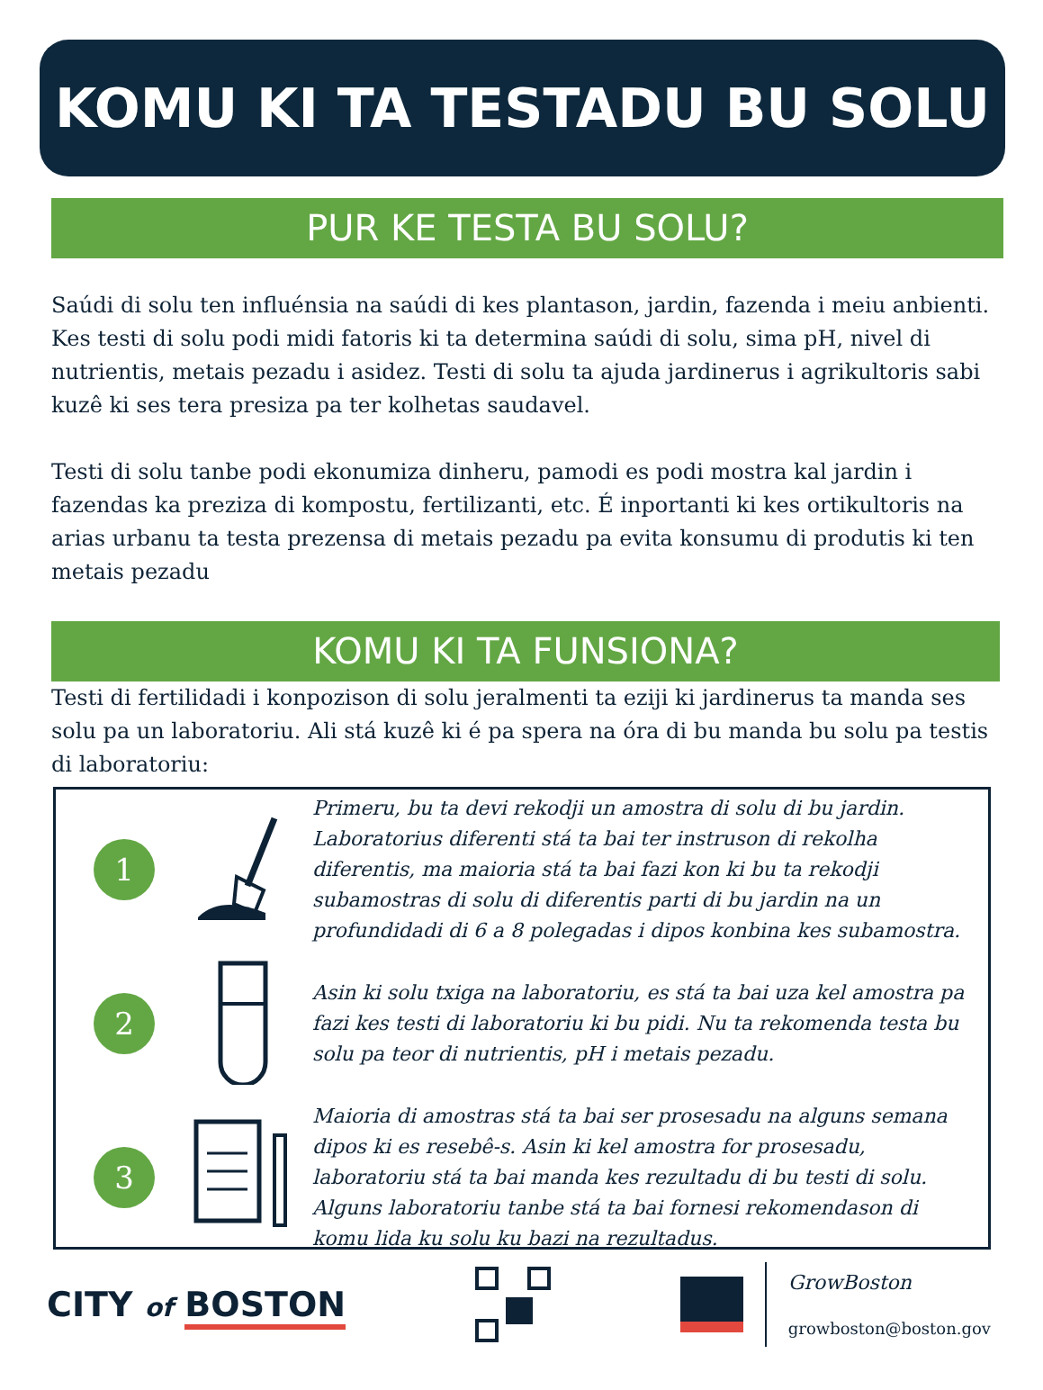KOMU KI TA TESTADU BU SOLU
PUR KE TESTA BU SOLU?
Saúdi di solu ten influénsia na saúdi di kes plantason, jardin, fazenda i meiu anbienti. Kes testi di solu podi midi fatoris ki ta determina saúdi di solu, sima pH, nivel di nutrientis, metais pezadu i asidez. Testi di solu ta ajuda jardinerus i agrikultoris sabi kuzê ki ses tera presiza pa ter kolhetas saudavel.
Testi di solu tanbe podi ekonumiza dinheru, pamodi es podi mostra kal jardin i fazendas ka preziza di kompostu, fertilizanti, etc. É inportanti ki kes ortikultoris na arias urbanu ta testa prezensa di metais pezadu pa evita konsumu di produtis ki ten metais pezadu
KOMU KI TA FUNSIONA?
Testi di fertilidadi i konpozison di solu jeralmenti ta eziji ki jardinerus ta manda ses solu pa un laboratoriu. Ali stá kuzê ki é pa spera na óra di bu manda bu solu pa testis di laboratoriu:
1
Primeru, bu ta devi rekodji un amostra di solu di bu jardin. Laboratorius diferenti stá ta bai ter instruson di rekolha diferentis, ma maioria stá ta bai fazi kon ki bu ta rekodji subamostras di solu di diferentis parti di bu jardin na un profundidadi di 6 a 8 polegadas i dipos konbina kes subamostra.
2
Asin ki solu txiga na laboratoriu, es stá ta bai uza kel amostra pa fazi kes testi di laboratoriu ki bu pidi. Nu ta rekomenda testa bu solu pa teor di nutrientis, pH i metais pezadu.
3
Maioria di amostras stá ta bai ser prosesadu na alguns semana dipos ki es resebê-s. Asin ki kel amostra for prosesadu, laboratoriu stá ta bai manda kes rezultadu di bu testi di solu. Alguns laboratoriu tanbe stá ta bai fornesi rekomendason di komu lida ku solu ku bazi na rezultadus.
CITY of BOSTON
GrowBoston
growboston@boston.gov